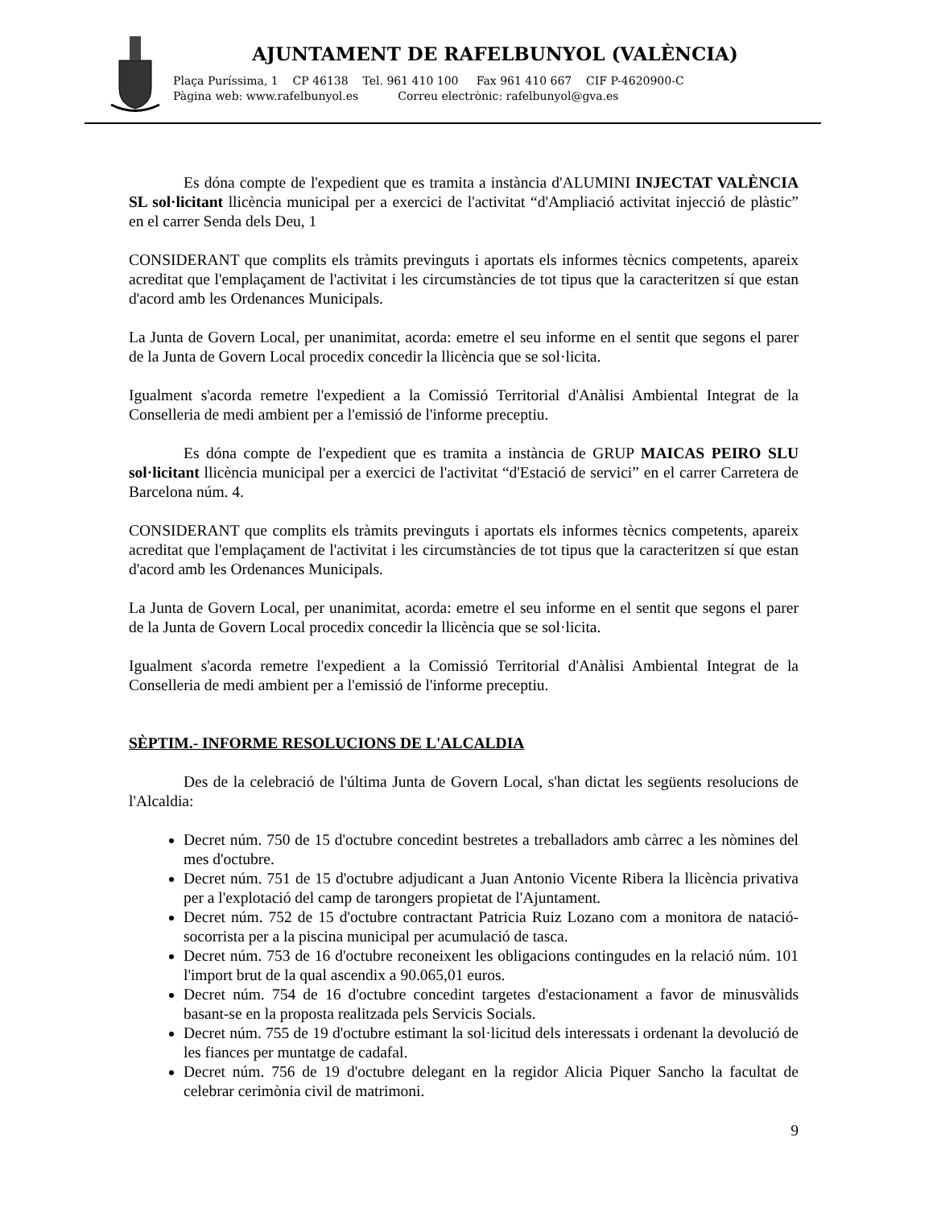AJUNTAMENT DE RAFELBUNYOL (VALÈNCIA)
Plaça Puríssima, 1 CP 46138 Tel. 961 410 100 Fax 961 410 667 CIF P-4620900-C
Pàgina web: www.rafelbunyol.es Correu electrònic: rafelbunyol@gva.es
Es dóna compte de l'expedient que es tramita a instància d'ALUMINI INJECTAT VALÈNCIA SL sol·licitant llicència municipal per a exercici de l'activitat “d'Ampliació activitat injecció de plàstic” en el carrer Senda dels Deu, 1
CONSIDERANT que complits els tràmits previnguts i aportats els informes tècnics competents, apareix acreditat que l'emplaçament de l'activitat i les circumstàncies de tot tipus que la caracteritzen sí que estan d'acord amb les Ordenances Municipals.
La Junta de Govern Local, per unanimitat, acorda: emetre el seu informe en el sentit que segons el parer de la Junta de Govern Local procedix concedir la llicència que se sol·licita.
Igualment s'acorda remetre l'expedient a la Comissió Territorial d'Anàlisi Ambiental Integrat de la Conselleria de medi ambient per a l'emissió de l'informe preceptiu.
Es dóna compte de l'expedient que es tramita a instància de GRUP MAICAS PEIRO SLU sol·licitant llicència municipal per a exercici de l'activitat “d'Estació de servici” en el carrer Carretera de Barcelona núm. 4.
CONSIDERANT que complits els tràmits previnguts i aportats els informes tècnics competents, apareix acreditat que l'emplaçament de l'activitat i les circumstàncies de tot tipus que la caracteritzen sí que estan d'acord amb les Ordenances Municipals.
La Junta de Govern Local, per unanimitat, acorda: emetre el seu informe en el sentit que segons el parer de la Junta de Govern Local procedix concedir la llicència que se sol·licita.
Igualment s'acorda remetre l'expedient a la Comissió Territorial d'Anàlisi Ambiental Integrat de la Conselleria de medi ambient per a l'emissió de l'informe preceptiu.
SÈPTIM.- INFORME RESOLUCIONS DE L'ALCALDIA
Des de la celebració de l'última Junta de Govern Local, s'han dictat les següents resolucions de l'Alcaldia:
Decret núm. 750 de 15 d'octubre concedint bestretes a treballadors amb càrrec a les nòmines del mes d'octubre.
Decret núm. 751 de 15 d'octubre adjudicant a Juan Antonio Vicente Ribera la llicència privativa per a l'explotació del camp de tarongers propietat de l'Ajuntament.
Decret núm. 752 de 15 d'octubre contractant Patricia Ruiz Lozano com a monitora de natació-socorrista per a la piscina municipal per acumulació de tasca.
Decret núm. 753 de 16 d'octubre reconeixent les obligacions contingudes en la relació núm. 101 l'import brut de la qual ascendix a 90.065,01 euros.
Decret núm. 754 de 16 d'octubre concedint targetes d'estacionament a favor de minusvàlids basant-se en la proposta realitzada pels Servicis Socials.
Decret núm. 755 de 19 d'octubre estimant la sol·licitud dels interessats i ordenant la devolució de les fiances per muntatge de cadafal.
Decret núm. 756 de 19 d'octubre delegant en la regidor Alicia Piquer Sancho la facultat de celebrar cerimònia civil de matrimoni.
9